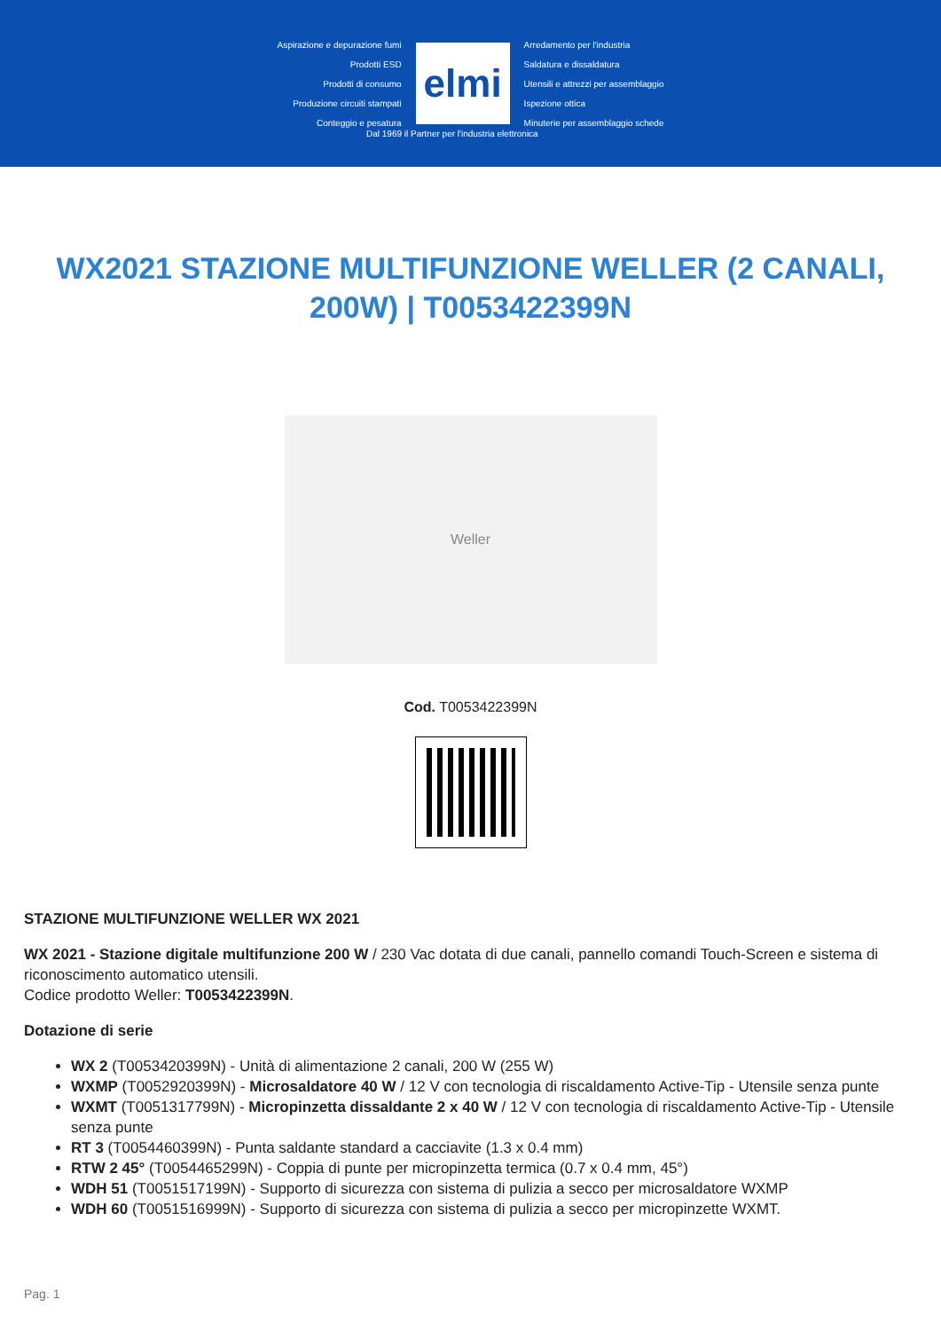Aspirazione e depurazione fumi
Prodotti ESD
Prodotti di consumo
Produzione circuiti stampati
Conteggio e pesatura
elmi
Arredamento per l'industria
Saldatura e dissaldatura
Utensili e attrezzi per assemblaggio
Ispezione ottica
Minuterie per assemblaggio schede
Dal 1969 il Partner per l'industria elettronica
WX2021 STAZIONE MULTIFUNZIONE WELLER (2 CANALI, 200W) | T0053422399N
Weller
Cod. T0053422399N
STAZIONE MULTIFUNZIONE WELLER WX 2021
WX 2021 - Stazione digitale multifunzione 200 W / 230 Vac dotata di due canali, pannello comandi Touch-Screen e sistema di riconoscimento automatico utensili.
Codice prodotto Weller: T0053422399N.
Dotazione di serie
WX 2 (T0053420399N) - Unità di alimentazione 2 canali, 200 W (255 W)
WXMP (T0052920399N) - Microsaldatore 40 W / 12 V con tecnologia di riscaldamento Active-Tip - Utensile senza punte
WXMT (T0051317799N) - Micropinzetta dissaldante 2 x 40 W / 12 V con tecnologia di riscaldamento Active-Tip - Utensile senza punte
RT 3 (T0054460399N) - Punta saldante standard a cacciavite (1.3 x 0.4 mm)
RTW 2 45° (T0054465299N) - Coppia di punte per micropinzetta termica (0.7 x 0.4 mm, 45°)
WDH 51 (T0051517199N) - Supporto di sicurezza con sistema di pulizia a secco per microsaldatore WXMP
WDH 60 (T0051516999N) - Supporto di sicurezza con sistema di pulizia a secco per micropinzette WXMT.
Pag. 1